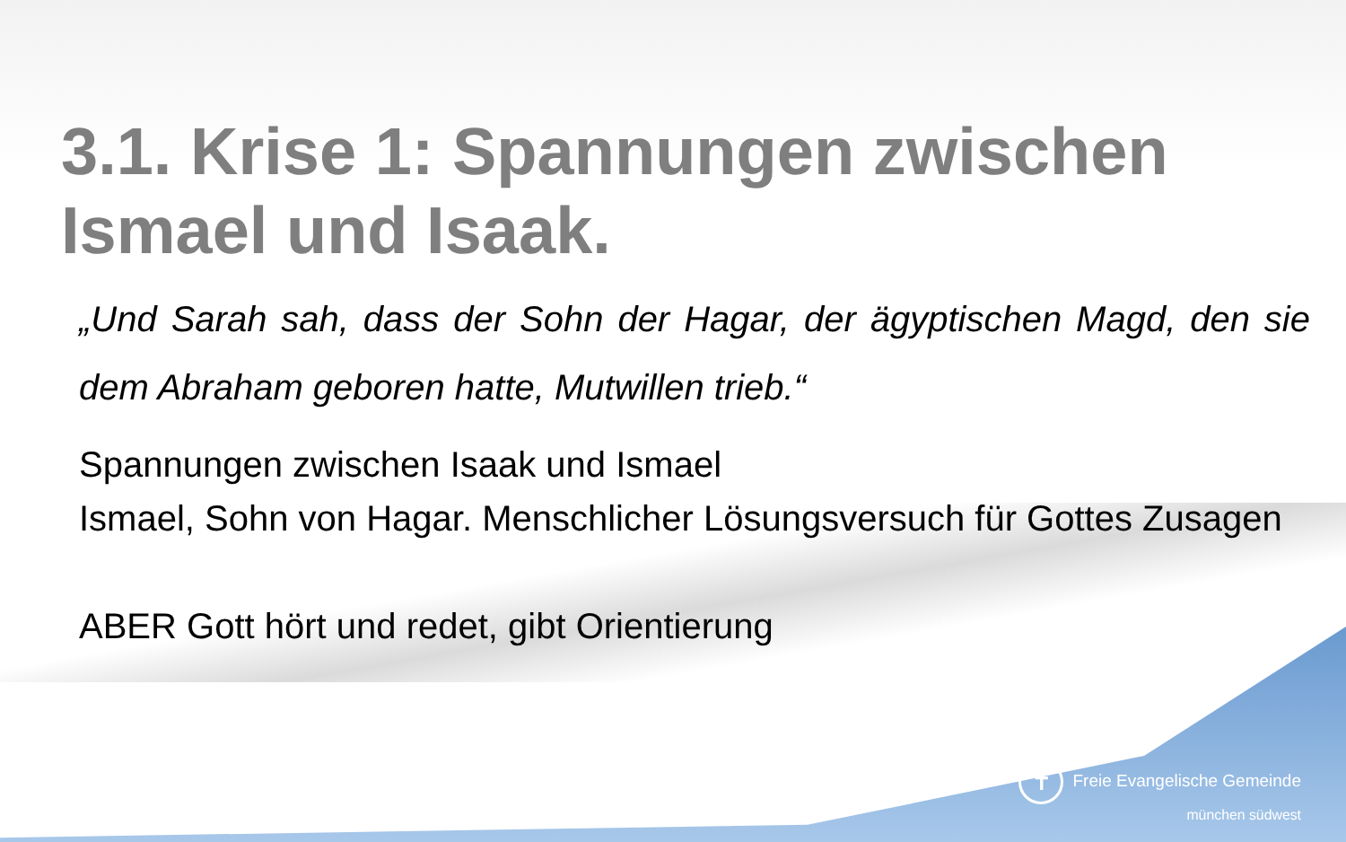3.1. Krise 1: Spannungen zwischen Ismael und Isaak.
„Und Sarah sah, dass der Sohn der Hagar, der ägyptischen Magd, den sie dem Abraham geboren hatte, Mutwillen trieb.“
Spannungen zwischen Isaak und Ismael
Ismael, Sohn von Hagar. Menschlicher Lösungsversuch für Gottes Zusagen
ABER Gott hört und redet, gibt Orientierung
✝ Freie Evangelische Gemeinde
münchen südwest